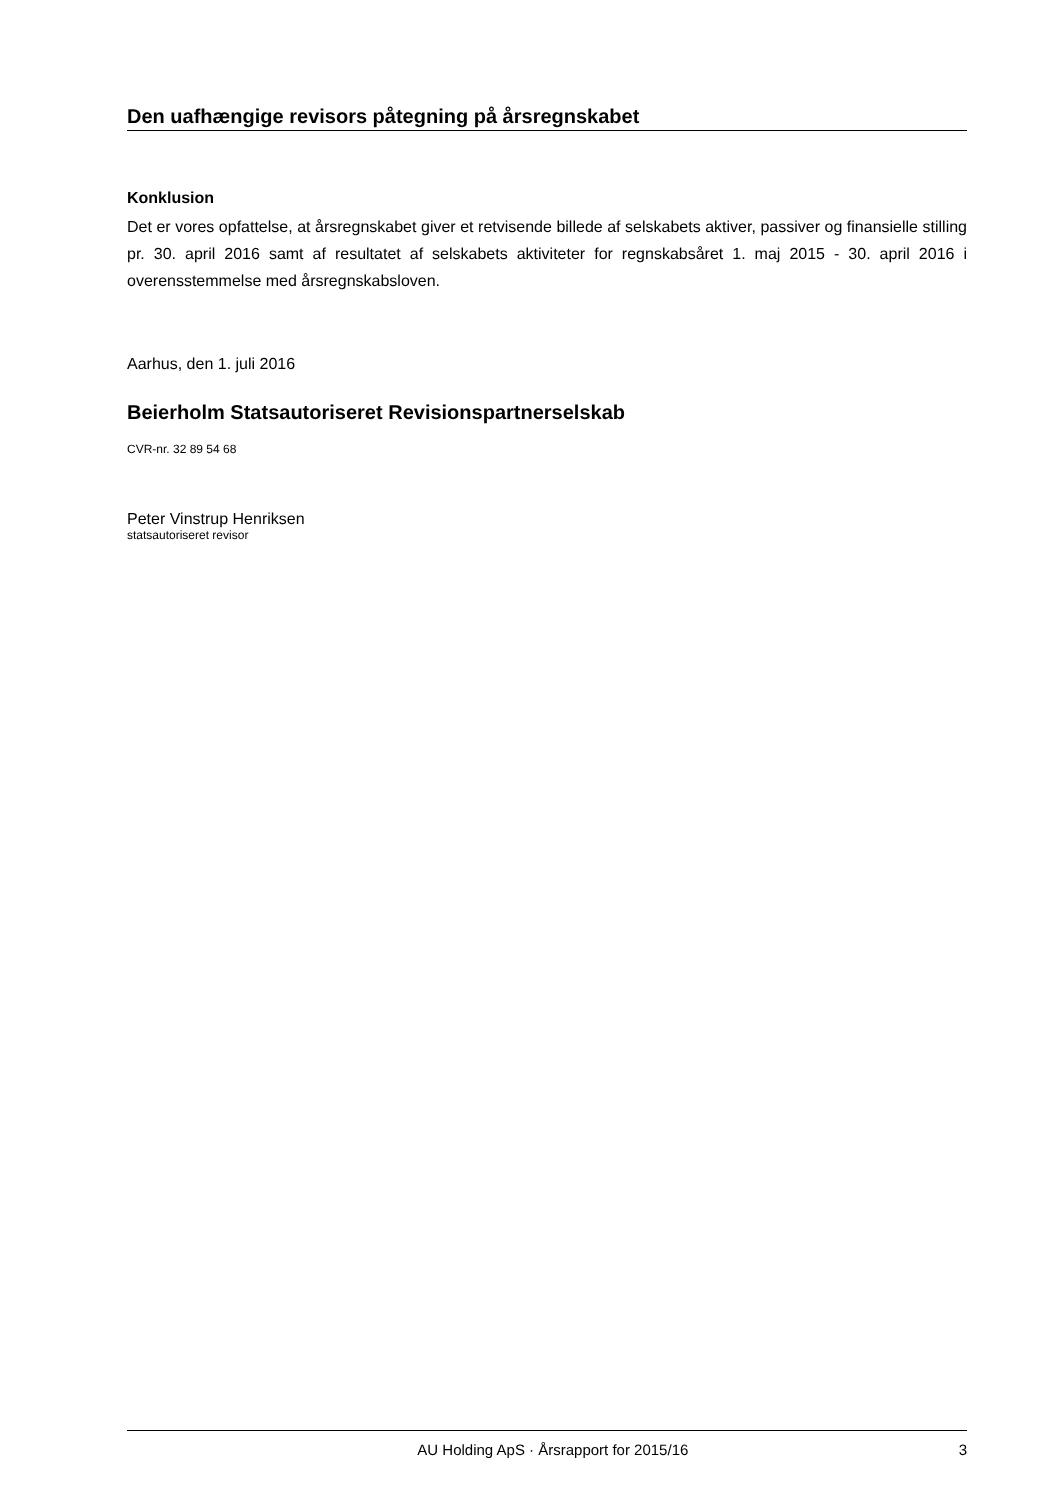Den uafhængige revisors påtegning på årsregnskabet
Konklusion
Det er vores opfattelse, at årsregnskabet giver et retvisende billede af selskabets aktiver, passiver og finansielle stilling pr. 30. april 2016 samt af resultatet af selskabets aktiviteter for regnskabsåret 1. maj 2015 - 30. april 2016 i overensstemmelse med årsregnskabsloven.
Aarhus, den 1. juli 2016
Beierholm Statsautoriseret Revisionspartnerselskab
CVR-nr. 32 89 54 68
Peter Vinstrup Henriksen
statsautoriseret revisor
AU Holding ApS · Årsrapport for 2015/16 3